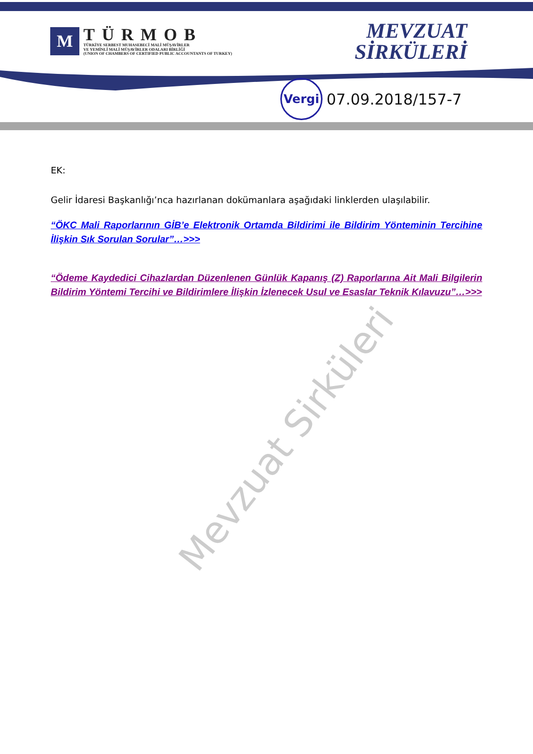M
TÜRMOB
TÜRKİYE SERBEST MUHASEBECİ MALİ MÜŞAVİRLER
VE YEMİNLİ MALİ MÜŞAVİRLER ODALARI BİRLİĞİ
(UNION OF CHAMBERS OF CERTIFIED PUBLIC ACCOUNTANTS OF TURKEY)
MEVZUAT
SİRKÜLERİ
Vergi
07.09.2018/157-7
EK:
Gelir İdaresi Başkanlığı’nca hazırlanan dokümanlara aşağıdaki linklerden ulaşılabilir.
“ÖKC Mali Raporlarının GİB’e Elektronik Ortamda Bildirimi ile Bildirim Yönteminin Tercihine İlişkin Sık Sorulan Sorular”…>>>
“Ödeme Kaydedici Cihazlardan Düzenlenen Günlük Kapanış (Z) Raporlarına Ait Mali Bilgilerin Bildirim Yöntemi Tercihi ve Bildirimlere İlişkin İzlenecek Usul ve Esaslar Teknik Kılavuzu”…>>>
Mevzuat Sirküleri